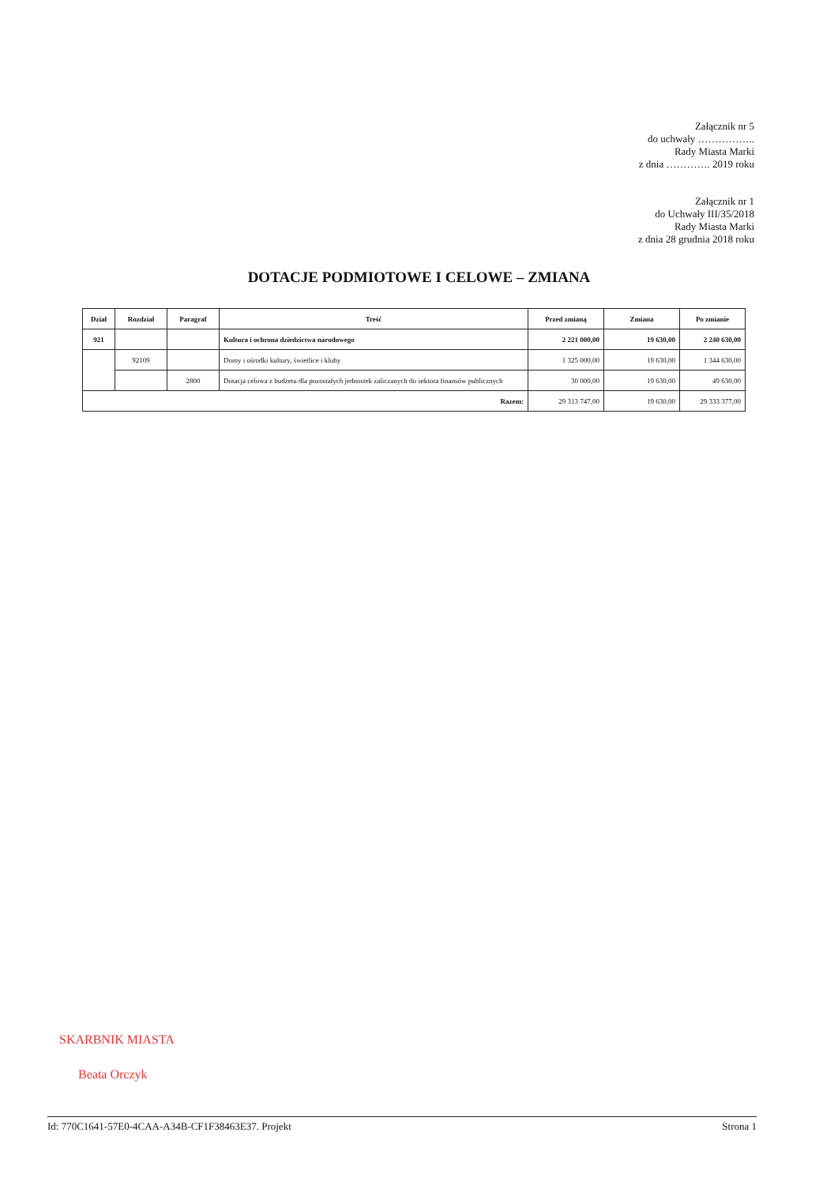Załącznik nr 5
do uchwały ……………..
Rady Miasta Marki
z dnia …………. 2019 roku
Załącznik nr 1
do Uchwały III/35/2018
Rady Miasta Marki
z dnia 28 grudnia 2018 roku
DOTACJE PODMIOTOWE I CELOWE – ZMIANA
| Dział | Rozdział | Paragraf | Treść | Przed zmianą | Zmiana | Po zmianie |
| --- | --- | --- | --- | --- | --- | --- |
| 921 | | | Kultura i ochrona dziedzictwa narodowego | 2 221 000,00 | 19 630,00 | 2 240 630,00 |
| | 92109 | | Domy i ośrodki kultury, świetlice i kluby | 1 325 000,00 | 19 630,00 | 1 344 630,00 |
| | | 2800 | Dotacja celowa z budżetu dla pozostałych jednostek zaliczanych do sektora finansów publicznych | 30 000,00 | 19 630,00 | 49 630,00 |
| Razem: | | | | 29 313 747,00 | 19 630,00 | 29 333 377,00 |
SKARBNIK MIASTA
Beata Orczyk
Id: 770C1641-57E0-4CAA-A34B-CF1F38463E37. Projekt Strona 1